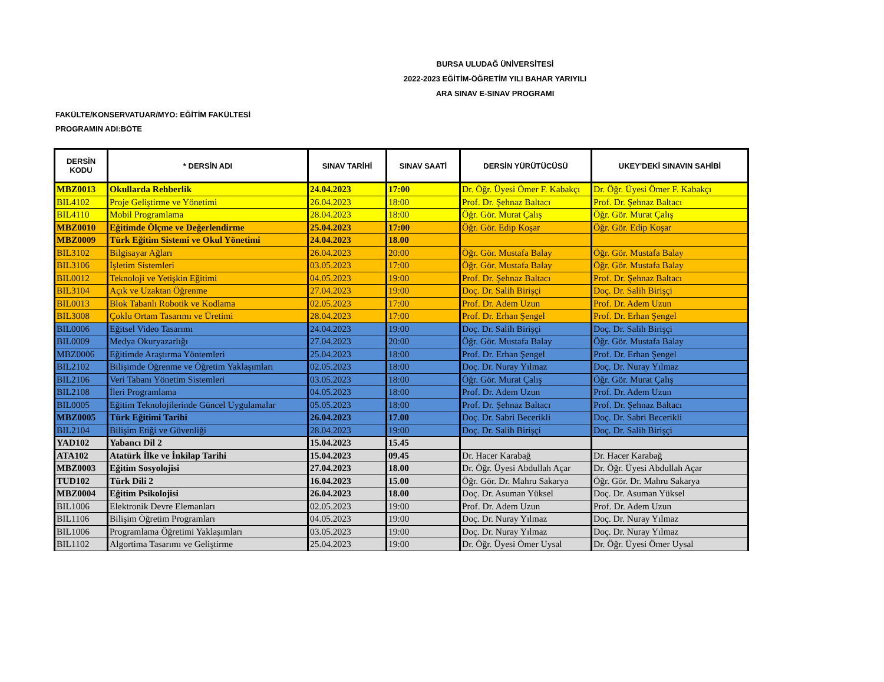BURSA ULUDAĞ ÜNİVERSİTESİ
2022-2023 EĞİTİM-ÖĞRETİM YILI BAHAR YARIYILI
ARA SINAV E-SINAV PROGRAMI
FAKÜLTE/KONSERVATUAR/MYO: EĞİTİM FAKÜLTESİ
PROGRAMIN ADI:BÖTE
| DERSİN KODU | * DERSİN ADI | SINAV TARİHİ | SINAV SAATİ | DERSİN YÜRÜTÜCÜSÜ | UKEY'DEKİ SINAVIN SAHİBİ |
| --- | --- | --- | --- | --- | --- |
| MBZ0013 | Okullarda Rehberlik | 24.04.2023 | 17:00 | Dr. Öğr. Üyesi Ömer F. Kabakçı | Dr. Öğr. Üyesi Ömer F. Kabakçı |
| BIL4102 | Proje Geliştirme ve Yönetimi | 26.04.2023 | 18:00 | Prof. Dr. Şehnaz Baltacı | Prof. Dr. Şehnaz Baltacı |
| BIL4110 | Mobil Programlama | 28.04.2023 | 18:00 | Öğr. Gör. Murat Çalış | Öğr. Gör. Murat Çalış |
| MBZ0010 | Eğitimde Ölçme ve Değerlendirme | 25.04.2023 | 17:00 | Öğr. Gör. Edip Koşar | Öğr. Gör. Edip Koşar |
| MBZ0009 | Türk Eğitim Sistemi ve Okul Yönetimi | 24.04.2023 | 18.00 | | |
| BIL3102 | Bilgisayar Ağları | 26.04.2023 | 20:00 | Öğr. Gör. Mustafa Balay | Öğr. Gör. Mustafa Balay |
| BIL3106 | İşletim Sistemleri | 03.05.2023 | 17:00 | Öğr. Gör. Mustafa Balay | Öğr. Gör. Mustafa Balay |
| BIL0012 | Teknoloji ve Yetişkin Eğitimi | 04.05.2023 | 19:00 | Prof. Dr. Şehnaz Baltacı | Prof. Dr. Şehnaz Baltacı |
| BIL3104 | Açık ve Uzaktan Öğrenme | 27.04.2023 | 19:00 | Doç. Dr. Salih Birişçi | Doç. Dr. Salih Birişçi |
| BIL0013 | Blok Tabanlı Robotik ve Kodlama | 02.05.2023 | 17:00 | Prof. Dr. Adem Uzun | Prof. Dr. Adem Uzun |
| BIL3008 | Çoklu Ortam Tasarımı ve Üretimi | 28.04.2023 | 17:00 | Prof. Dr. Erhan Şengel | Prof. Dr. Erhan Şengel |
| BIL0006 | Eğitsel Video Tasarımı | 24.04.2023 | 19:00 | Doç. Dr. Salih Birişçi | Doç. Dr. Salih Birişçi |
| BIL0009 | Medya Okuryazarlığı | 27.04.2023 | 20:00 | Öğr. Gör. Mustafa Balay | Öğr. Gör. Mustafa Balay |
| MBZ0006 | Eğitimde Araştırma Yöntemleri | 25.04.2023 | 18:00 | Prof. Dr. Erhan Şengel | Prof. Dr. Erhan Şengel |
| BIL2102 | Bilişimde Öğrenme ve Öğretim Yaklaşımları | 02.05.2023 | 18:00 | Doç. Dr. Nuray Yılmaz | Doç. Dr. Nuray Yılmaz |
| BIL2106 | Veri Tabanı Yönetim Sistemleri | 03.05.2023 | 18:00 | Öğr. Gör. Murat Çalış | Öğr. Gör. Murat Çalış |
| BIL2108 | İleri Programlama | 04.05.2023 | 18:00 | Prof. Dr. Adem Uzun | Prof. Dr. Adem Uzun |
| BIL0005 | Eğitim Teknolojilerinde Güncel Uygulamalar | 05.05.2023 | 18:00 | Prof. Dr. Şehnaz Baltacı | Prof. Dr. Şehnaz Baltacı |
| MBZ0005 | Türk Eğitimi Tarihi | 26.04.2023 | 17.00 | Doç. Dr. Sabri Becerikli | Doç. Dr. Sabri Becerikli |
| BIL2104 | Bilişim Etiği ve Güvenliği | 28.04.2023 | 19:00 | Doç. Dr. Salih Birişçi | Doç. Dr. Salih Birişçi |
| YAD102 | Yabancı Dil 2 | 15.04.2023 | 15.45 | | |
| ATA102 | Atatürk İlke ve İnkilap Tarihi | 15.04.2023 | 09.45 | Dr. Hacer Karabağ | Dr. Hacer Karabağ |
| MBZ0003 | Eğitim Sosyolojisi | 27.04.2023 | 18.00 | Dr. Öğr. Üyesi Abdullah Açar | Dr. Öğr. Üyesi Abdullah Açar |
| TUD102 | Türk Dili 2 | 16.04.2023 | 15.00 | Öğr. Gör. Dr. Mahru Sakarya | Öğr. Gör. Dr. Mahru Sakarya |
| MBZ0004 | Eğitim Psikolojisi | 26.04.2023 | 18.00 | Doç. Dr. Asuman Yüksel | Doç. Dr. Asuman Yüksel |
| BIL1006 | Elektronik Devre Elemanları | 02.05.2023 | 19:00 | Prof. Dr. Adem Uzun | Prof. Dr. Adem Uzun |
| BIL1106 | Bilişim Öğretim Programları | 04.05.2023 | 19:00 | Doç. Dr. Nuray Yılmaz | Doç. Dr. Nuray Yılmaz |
| BIL1006 | Programlama Öğretimi Yaklaşımları | 03.05.2023 | 19:00 | Doç. Dr. Nuray Yılmaz | Doç. Dr. Nuray Yılmaz |
| BIL1102 | Algortima Tasarımı ve Geliştirme | 25.04.2023 | 19:00 | Dr. Öğr. Üyesi Ömer Uysal | Dr. Öğr. Üyesi Ömer Uysal |